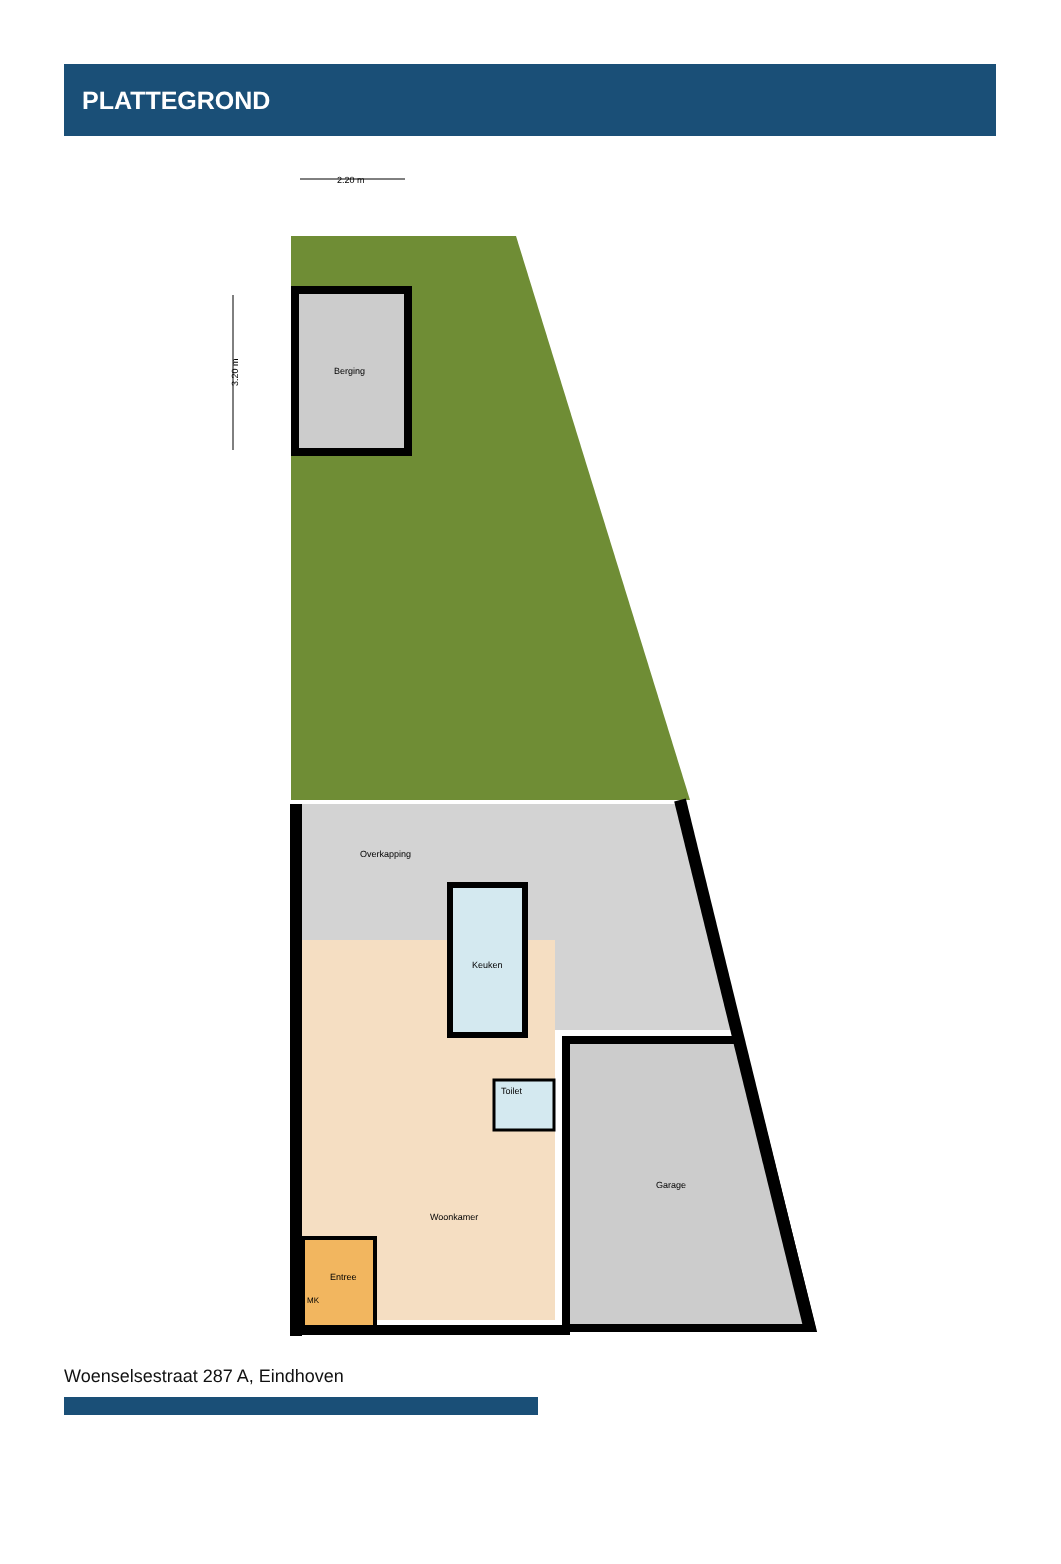PLATTEGROND
2.20 m
3.20 m
Berging
Overkapping
Keuken
Toilet
Woonkamer
Entree
MK
Garage
Woenselsestraat 287 A, Eindhoven